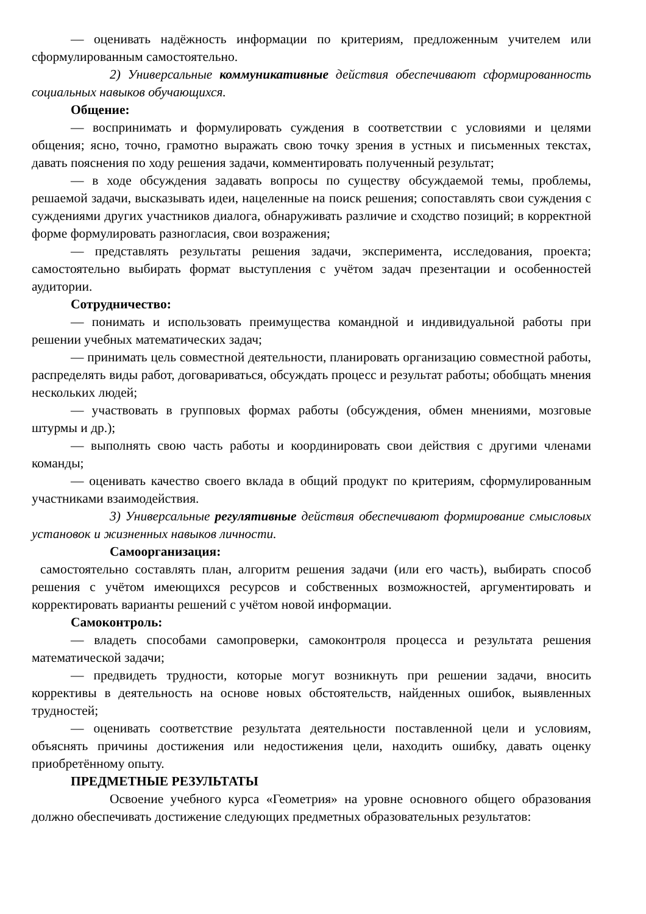— оценивать надёжность информации по критериям, предложенным учителем или сформулированным самостоятельно.
2) Универсальные коммуникативные действия обеспечивают сформированность социальных навыков обучающихся.
Общение:
— воспринимать и формулировать суждения в соответствии с условиями и целями общения; ясно, точно, грамотно выражать свою точку зрения в устных и письменных текстах, давать пояснения по ходу решения задачи, комментировать полученный результат;
— в ходе обсуждения задавать вопросы по существу обсуждаемой темы, проблемы, решаемой задачи, высказывать идеи, нацеленные на поиск решения; сопоставлять свои суждения с суждениями других участников диалога, обнаруживать различие и сходство позиций; в корректной форме формулировать разногласия, свои возражения;
— представлять результаты решения задачи, эксперимента, исследования, проекта; самостоятельно выбирать формат выступления с учётом задач презентации и особенностей аудитории.
Сотрудничество:
— понимать и использовать преимущества командной и индивидуальной работы при решении учебных математических задач;
— принимать цель совместной деятельности, планировать организацию совместной работы, распределять виды работ, договариваться, обсуждать процесс и результат работы; обобщать мнения нескольких людей;
— участвовать в групповых формах работы (обсуждения, обмен мнениями, мозговые штурмы и др.);
— выполнять свою часть работы и координировать свои действия с другими членами команды;
— оценивать качество своего вклада в общий продукт по критериям, сформулированным участниками взаимодействия.
3) Универсальные регулятивные действия обеспечивают формирование смысловых установок и жизненных навыков личности.
Самоорганизация:
самостоятельно составлять план, алгоритм решения задачи (или его часть), выбирать способ решения с учётом имеющихся ресурсов и собственных возможностей, аргументировать и корректировать варианты решений с учётом новой информации.
Самоконтроль:
— владеть способами самопроверки, самоконтроля процесса и результата решения математической задачи;
— предвидеть трудности, которые могут возникнуть при решении задачи, вносить коррективы в деятельность на основе новых обстоятельств, найденных ошибок, выявленных трудностей;
— оценивать соответствие результата деятельности поставленной цели и условиям, объяснять причины достижения или недостижения цели, находить ошибку, давать оценку приобретённому опыту.
ПРЕДМЕТНЫЕ РЕЗУЛЬТАТЫ
Освоение учебного курса «Геометрия» на уровне основного общего образования должно обеспечивать достижение следующих предметных образовательных результатов: